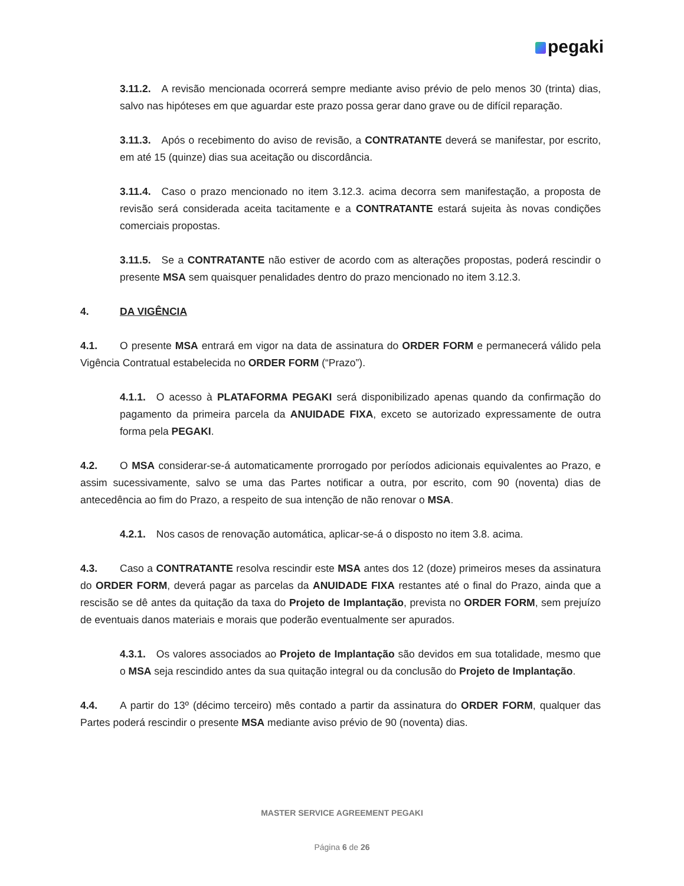pegaki
3.11.2. A revisão mencionada ocorrerá sempre mediante aviso prévio de pelo menos 30 (trinta) dias, salvo nas hipóteses em que aguardar este prazo possa gerar dano grave ou de difícil reparação.
3.11.3. Após o recebimento do aviso de revisão, a CONTRATANTE deverá se manifestar, por escrito, em até 15 (quinze) dias sua aceitação ou discordância.
3.11.4. Caso o prazo mencionado no item 3.12.3. acima decorra sem manifestação, a proposta de revisão será considerada aceita tacitamente e a CONTRATANTE estará sujeita às novas condições comerciais propostas.
3.11.5. Se a CONTRATANTE não estiver de acordo com as alterações propostas, poderá rescindir o presente MSA sem quaisquer penalidades dentro do prazo mencionado no item 3.12.3.
4. DA VIGÊNCIA
4.1. O presente MSA entrará em vigor na data de assinatura do ORDER FORM e permanecerá válido pela Vigência Contratual estabelecida no ORDER FORM (“Prazo”).
4.1.1. O acesso à PLATAFORMA PEGAKI será disponibilizado apenas quando da confirmação do pagamento da primeira parcela da ANUIDADE FIXA, exceto se autorizado expressamente de outra forma pela PEGAKI.
4.2. O MSA considerar-se-á automaticamente prorrogado por períodos adicionais equivalentes ao Prazo, e assim sucessivamente, salvo se uma das Partes notificar a outra, por escrito, com 90 (noventa) dias de antecedência ao fim do Prazo, a respeito de sua intenção de não renovar o MSA.
4.2.1. Nos casos de renovação automática, aplicar-se-á o disposto no item 3.8. acima.
4.3. Caso a CONTRATANTE resolva rescindir este MSA antes dos 12 (doze) primeiros meses da assinatura do ORDER FORM, deverá pagar as parcelas da ANUIDADE FIXA restantes até o final do Prazo, ainda que a rescisão se dê antes da quitação da taxa do Projeto de Implantação, prevista no ORDER FORM, sem prejuízo de eventuais danos materiais e morais que poderão eventualmente ser apurados.
4.3.1. Os valores associados ao Projeto de Implantação são devidos em sua totalidade, mesmo que o MSA seja rescindido antes da sua quitação integral ou da conclusão do Projeto de Implantação.
4.4. A partir do 13º (décimo terceiro) mês contado a partir da assinatura do ORDER FORM, qualquer das Partes poderá rescindir o presente MSA mediante aviso prévio de 90 (noventa) dias.
MASTER SERVICE AGREEMENT PEGAKI
Página 6 de 26